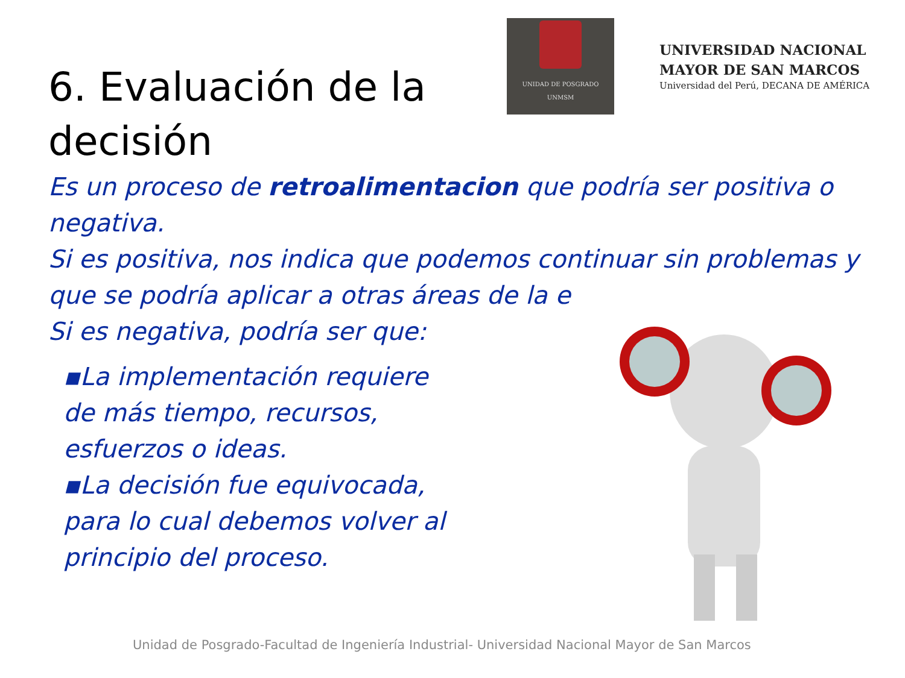6. Evaluación de la decisión
UNIDAD DE POSGRADO
UNMSM
UNIVERSIDAD NACIONAL
MAYOR DE SAN MARCOS
Universidad del Perú, DECANA DE AMÉRICA
Es un proceso de retroalimentacion que podría ser positiva o negativa.
Si es positiva, nos indica que podemos continuar sin problemas y que se podría aplicar a otras áreas de la e
Si es negativa, podría ser que:
▪La implementación requiere de más tiempo, recursos, esfuerzos o ideas.
▪La decisión fue equivocada, para lo cual debemos volver al principio del proceso.
Unidad de Posgrado-Facultad de Ingeniería Industrial- Universidad Nacional Mayor de San Marcos